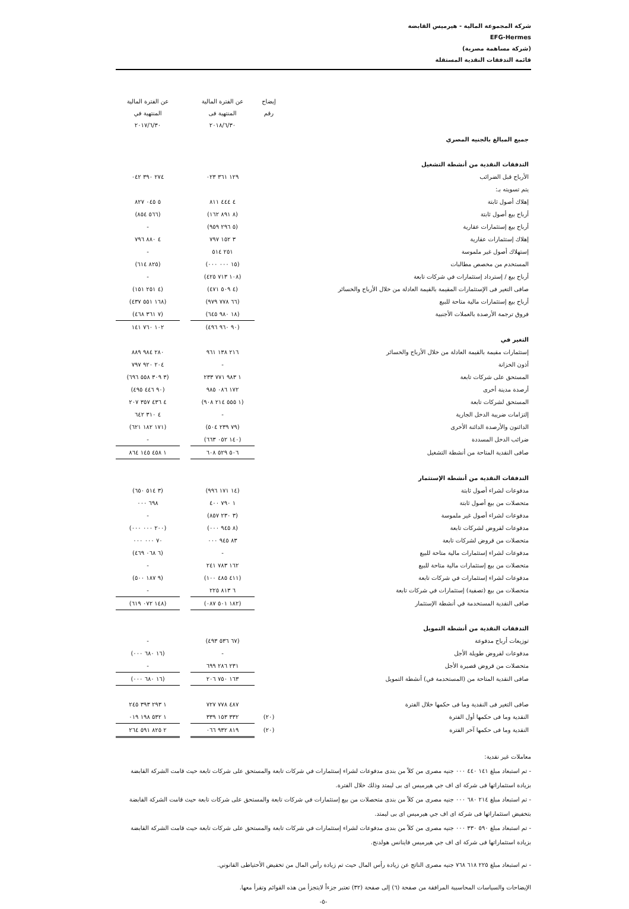شركة المجموعة المالية - هيرميس القابضة
EFG-Hermes
(شركة مساهمة مصرية)
قائمة التدفقات النقدية المستقلة
| | إيضاح رقم | عن الفترة المالية المنتهية فى ٢٠١٨/٦/٣٠ | | عن الفترة المالية المنتهية في ٢٠١٧/٦/٣٠ |
| --- | --- | --- | --- | --- |
| جميع المبالغ بالجنيه المصري | | | | |
| التدفقات النقدية من أنشطة التشغيل | | | | |
| الأرباح قبل الضرائب | | ١٢٩ ٣٦١ ٠٢٣ | | ٢٧٤ ٣٩٠ ٠٤٢ |
| يتم تسويته بـ: | | | | |
| إهلاك أصول ثابتة | | ٤ ٤٤٤ ٨١١ | | ٥ ٠٤٥ ٨٢٧ |
| أرباح بيع أصول ثابتة | | (٨ ٨٩١ ١٦٢) | | (٥٦٦ ٨٥٤) |
| أرباح بيع إستثمارات عقارية | | (٥ ٢٩٦ ٩٥٩) | | - |
| إهلاك إستثمارات عقارية | | ٣ ١٥٢ ٧٩٧ | | ٤ ٨٨٠ ٧٩٦ |
| إستهلاك أصول غير ملموسة | | ٢٥١ ٥١٤ | | - |
| المستخدم من مخصص مطالبات | | (١٥ ٠٠٠ ٠٠٠) | | (٨٢٥ ٦١٤) |
| أرباح بيع / إسترداد إستثمارات في شركات تابعة | | (١٠٨ ٧١٣ ٤٢٥) | | - |
| صافى التغير فى الإستثمارات المقيمة بالقيمة العادلة من خلال الأرباح والخسائر | | (٤ ٥٠٩ ٤٧١) | | (٤ ٢٥١ ١٥١) |
| أرباح بيع إستثمارات مالية متاحة للبيع | | (٦٦ ٧٧٨ ٩٧٩) | | (١٦٨ ٥٥١ ٤٣٧) |
| فروق ترجمة الأرصدة بالعملات الأجنبية | | (١٨ ٩٨٠ ٦٤٥) | | (٧ ٣٦١ ٤٦٨) |
| | | (٩٠ ٩٦٠ ٤٩٦) | | ١٠٢ ٧٦٠ ١٤١ |
| التغير في | | | | |
| إستثمارات مقيمة بالقيمة العادلة من خلال الأرباح والخسائر | | ٢١٦ ١٣٨ ٩٦١ | | ٢٨٠ ٩٨٤ ٨٨٩ |
| أذون الخزانة | | - | | ٢٠٤ ٩٢٠ ٧٩٧ |
| المستحق على شركات تابعة | | ١ ٩٨٣ ٧٧١ ٢٣٣ | | (٣ ٣٠٩ ٥٥٨ ٦٩٦) |
| أرصدة مدينة أخرى | | ١٧٢ ٠٨٦ ٩٨٥ | | (٩٠ ٤٤٦ ٤٩٥) |
| المستحق لشركات تابعة | | (١ ٥٥٥ ٢١٤ ٩٠٨) | | ٤ ٤٣٦ ٣٥٧ ٢٠٧ |
| إلتزامات ضريبة الدخل الجارية | | - | | ٤ ٣١٠ ٦٤٢ |
| الدائنون والأرصدة الدائنة الأخرى | | (٧٩ ٢٣٩ ٥٠٤) | | (١٧١ ١٨٢ ٦٢١) |
| ضرائب الدخل المسددة | | (١٤٠ ٠٥٢ ٦٦٣) | | - |
| صافى النقدية المتاحة من أنشطة التشغيل | | ٥٠٦ ٥٢٩ ٦٠٨ | | ١ ٤٥٨ ١٤٥ ٨٦٤ |
| التدفقات النقدية من أنشطة الإستثمار | | | | |
| مدفوعات لشراء أصول ثابتة | | (١٤ ١٧١ ٩٩٦) | | (٣ ٥١٤ ٦٥٠) |
| متحصلات من بيع أصول ثابتة | | ١ ٧٩٠ ٤٠٠ | | ٦٩٨ ٠٠٠ |
| مدفوعات لشراء أصول غير ملموسة | | (٣ ٢٣٠ ٨٥٧) | | - |
| مدفوعات لقروض لشركات تابعة | | (٨ ٩٤٥ ٠٠٠) | | (٢٠٠ ٠٠٠ ٠٠٠) |
| متحصلات من قروض لشركات تابعة | | ٨٣ ٩٤٥ ٠٠٠ | | ٧٠ ٠٠٠ ٠٠٠ |
| مدفوعات لشراء إستثمارات مالية متاحة للبيع | | - | | (٦ ٠٦٨ ٤٦٩) |
| متحصلات من بيع إستثمارات مالية متاحة للبيع | | ١٦٢ ٧٨٣ ٢٤١ | | - |
| مدفوعات لشراء إستثمارات في شركات تابعة | | (٤١١ ٤٨٥ ١٠٠) | | (٩ ١٨٧ ٥٠٠) |
| متحصلات من بيع (تصفية) إستثمارات في شركات تابعة | | ٦ ٨١٣ ٢٢٥ | | - |
| صافى النقدية المستخدمة في أنشطة الإستثمار | | (١٨٢ ٥٠١ ٠٨٧) | | (١٤٨ ٠٧٢ ٦١٩) |
| التدفقات النقدية من أنشطة التمويل | | | | |
| توزيعات أرباح مدفوعة | | (٦٧ ٥٣٦ ٤٩٣) | | - |
| مدفوعات لقروض طويلة الأجل | | - | | (١٦ ٦٨٠ ٠٠٠) |
| متحصلات من قروض قصيرة الأجل | | ٢٣١ ٢٨٦ ٦٩٩ | | - |
| صافى النقدية المتاحة من (المستخدمة في) أنشطة التمويل | | ١٦٣ ٧٥٠ ٢٠٦ | | (١٦ ٦٨٠ ٠٠٠) |
| صافى التغير فى النقدية وما فى حكمها خلال الفترة | | ٤٨٧ ٧٧٨ ٧٢٧ | | ١ ٢٩٣ ٣٩٣ ٢٤٥ |
| النقدية وما فى حكمها أول الفترة | (٢٠) | ٣٣٢ ١٥٣ ٣٣٩ | | ١ ٥٣٢ ١٩٨ ٠١٩ |
| النقدية وما فى حكمها آخر الفترة | (٢٠) | ٨١٩ ٩٣٢ ٠٦٦ | | ٢ ٨٢٥ ٥٩١ ٢٦٤ |
معاملات غير نقدية:
- تم استبعاد مبلغ ١٤١ ٤٤٠ ٠٠٠ جنيه مصرى من كلاً من بندى مدفوعات لشراء إستثمارات في شركات تابعة والمستحق على شركات تابعة حيث قامت الشركة القابضة بزيادة استثماراتها فى شركة اى اف جي هيرميس اى بى ليمتد وذلك خلال الفترة.
- تم استبعاد مبلغ ٢١٤ ٦٨٠ ٠٠٠ جنيه مصرى من كلاً من بندى متحصلات من بيع إستثمارات في شركات تابعة والمستحق على شركات تابعة حيث قامت الشركة القابضة بتخفيض استثماراتها فى شركة اى اف جي هيرميس اى بى ليمتد.
- تم استبعاد مبلغ ٥٩٠ ٣٣٠ ٠٠٠ جنيه مصرى من كلاً من بندى مدفوعات لشراء إستثمارات في شركات تابعة والمستحق على شركات تابعة حيث قامت الشركة القابضة بزيادة استثماراتها فى شركة اى اف جي هيرميس فاينانس هولدنج.
- تم استبعاد مبلغ ٢٢٥ ٦١٨ ٧٦٨ جنيه مصرى الناتج عن زيادة رأس المال حيث تم زيادة رأس المال من تخفيض الأحتياطى القانوني.
الإيضاحات والسياسات المحاسبية المرافقة من صفحة (٦) إلى صفحة (٣٢) تعتبر جزءاً لايتجزأ من هذه القوائم وتقرأ معها.
-٥-